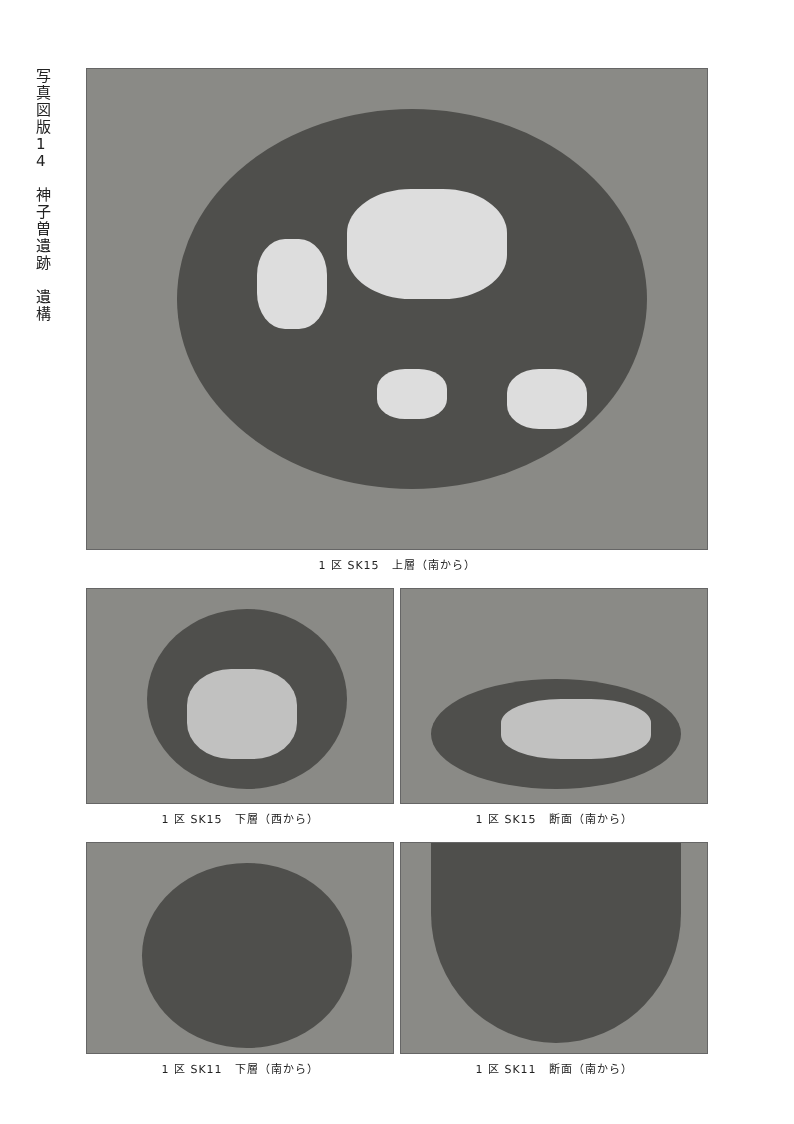写真図版14
神子曽遺跡
遺構
1 区 SK15　上層（南から）
1 区 SK15　下層（西から） 1 区 SK15　断面（南から）
1 区 SK11　下層（南から） 1 区 SK11　断面（南から）